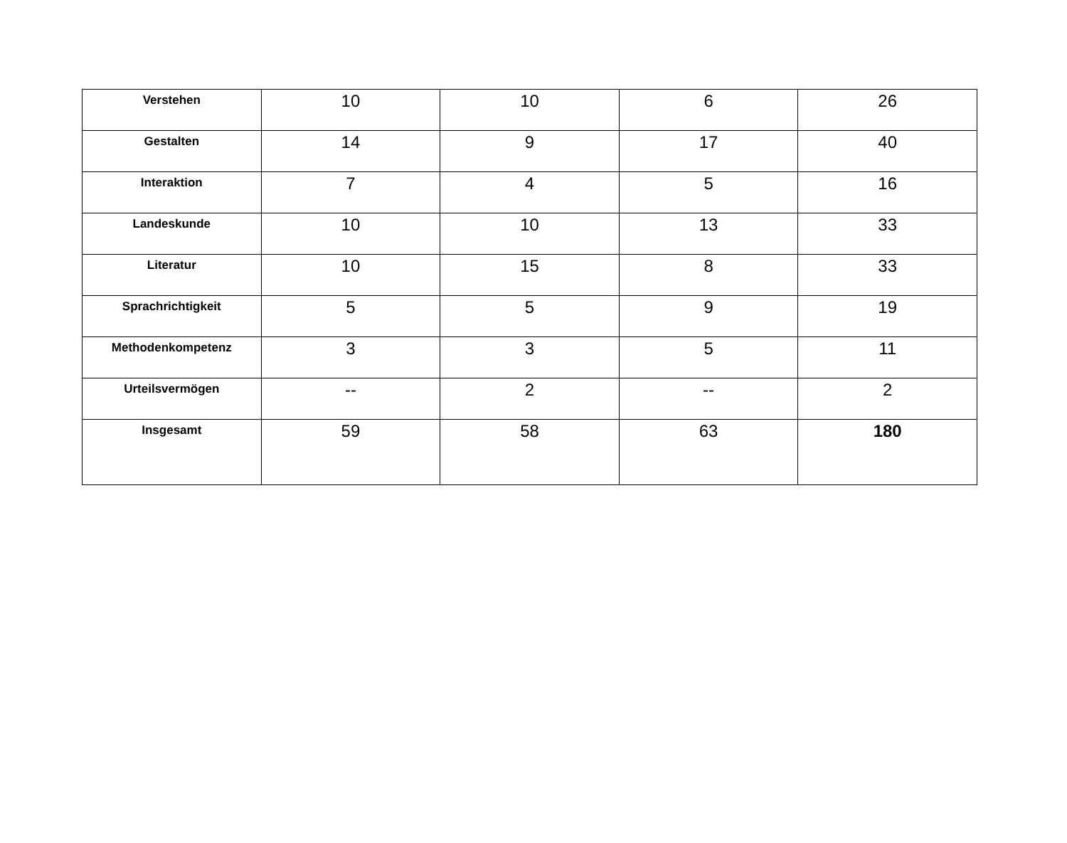| Verstehen | 10 | 10 | 6 | 26 |
| Gestalten | 14 | 9 | 17 | 40 |
| Interaktion | 7 | 4 | 5 | 16 |
| Landeskunde | 10 | 10 | 13 | 33 |
| Literatur | 10 | 15 | 8 | 33 |
| Sprachrichtigkeit | 5 | 5 | 9 | 19 |
| Methodenkompetenz | 3 | 3 | 5 | 11 |
| Urteilsvermögen | -- | 2 | -- | 2 |
| Insgesamt | 59 | 58 | 63 | 180 |